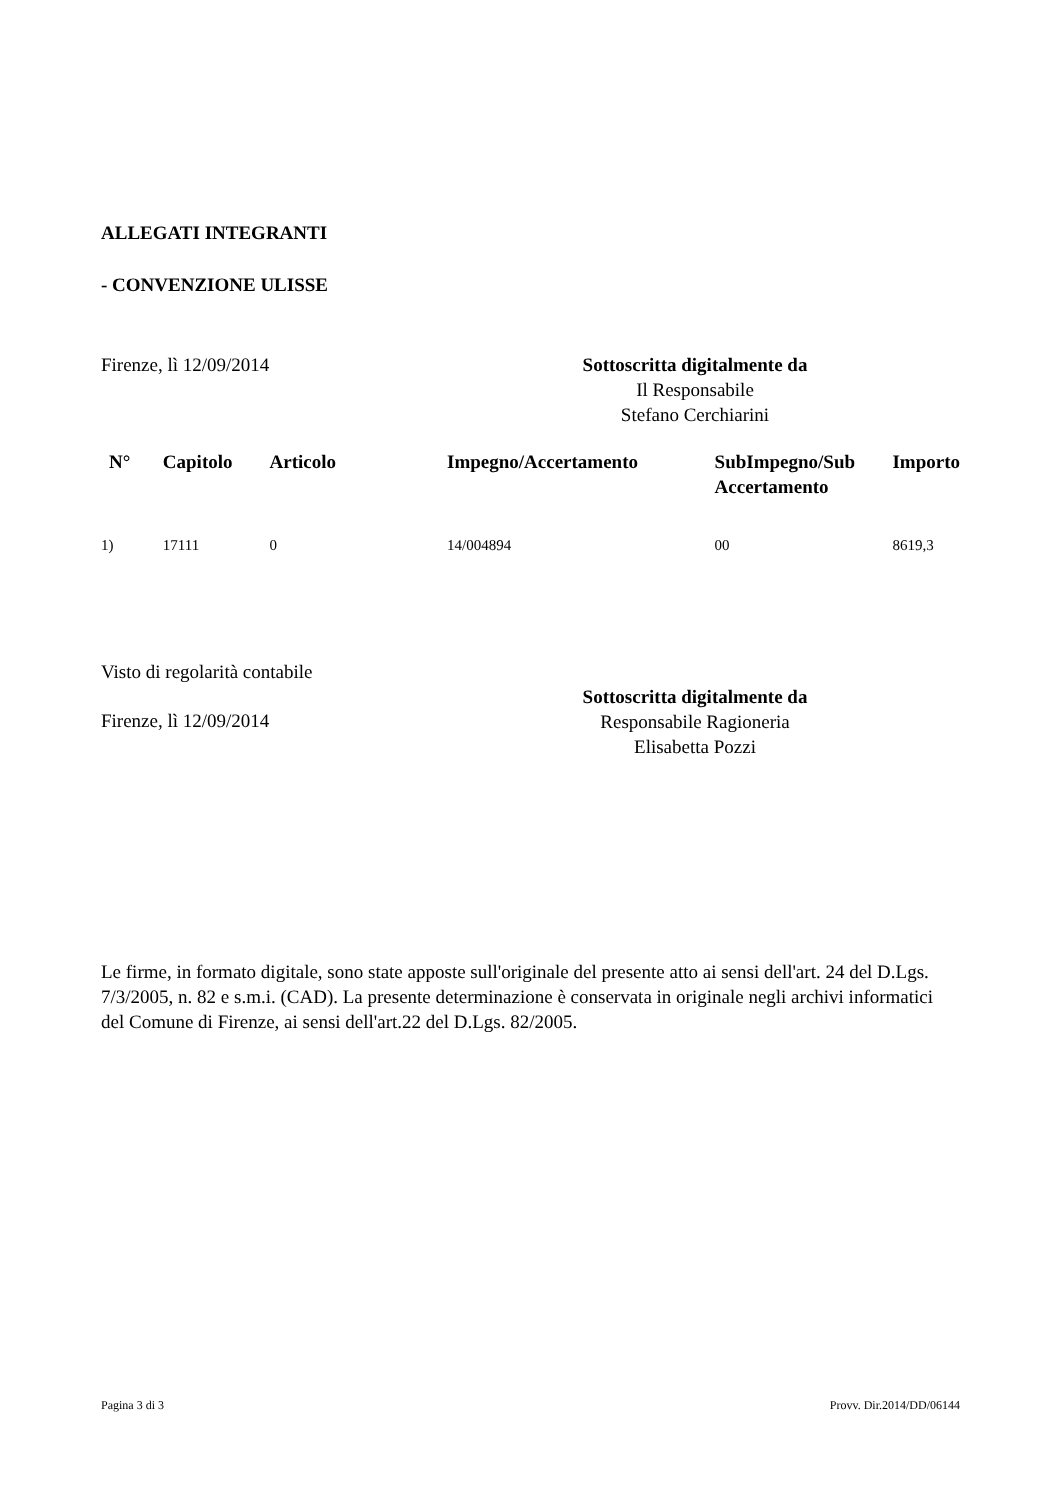ALLEGATI INTEGRANTI
- CONVENZIONE ULISSE
Firenze, lì 12/09/2014 Sottoscritta digitalmente da
Il Responsabile
Stefano Cerchiarini
| N° | Capitolo | Articolo | Impegno/Accertamento | SubImpegno/Sub Accertamento | Importo |
| --- | --- | --- | --- | --- | --- |
| 1) | 17111 | 0 | 14/004894 | 00 | 8619,3 |
Visto di regolarità contabile
Firenze, lì 12/09/2014
Sottoscritta digitalmente da
Responsabile Ragioneria
Elisabetta Pozzi
Le firme, in formato digitale, sono state apposte sull'originale del presente atto ai sensi dell'art. 24 del D.Lgs. 7/3/2005, n. 82 e s.m.i. (CAD). La presente determinazione è conservata in originale negli archivi informatici del Comune di Firenze, ai sensi dell'art.22 del D.Lgs. 82/2005.
Pagina 3 di 3 Provv. Dir.2014/DD/06144